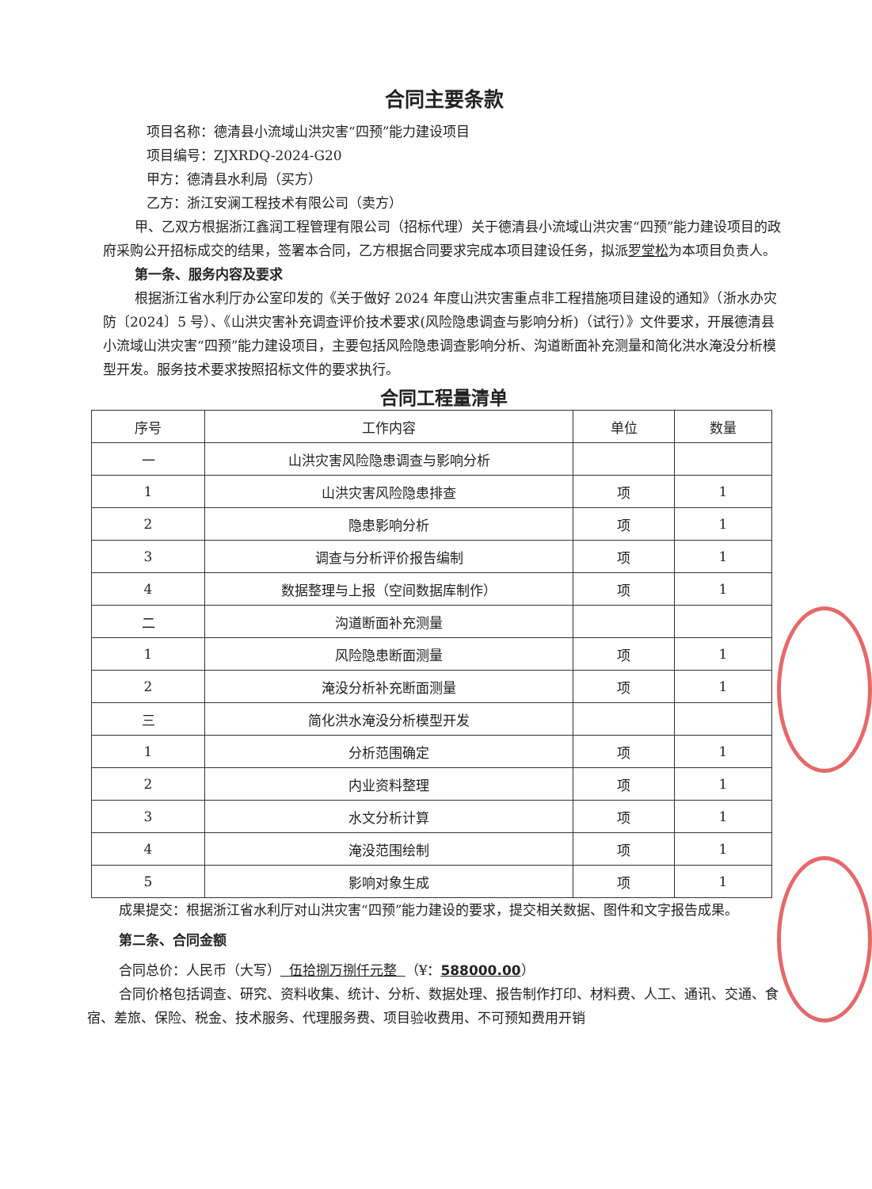合同主要条款
项目名称：德清县小流域山洪灾害“四预”能力建设项目
项目编号：ZJXRDQ-2024-G20
甲方：德清县水利局（买方）
乙方：浙江安澜工程技术有限公司（卖方）
甲、乙双方根据浙江鑫润工程管理有限公司（招标代理）关于德清县小流域山洪灾害“四预”能力建设项目的政府采购公开招标成交的结果，签署本合同，乙方根据合同要求完成本项目建设任务，拟派罗堂松为本项目负责人。
第一条、服务内容及要求
根据浙江省水利厅办公室印发的《关于做好 2024 年度山洪灾害重点非工程措施项目建设的通知》（浙水办灾防〔2024〕5 号）、《山洪灾害补充调查评价技术要求(风险隐患调查与影响分析)（试行）》文件要求，开展德清县小流域山洪灾害“四预”能力建设项目，主要包括风险隐患调查影响分析、沟道断面补充测量和简化洪水淹没分析模型开发。服务技术要求按照招标文件的要求执行。
合同工程量清单
| 序号 | 工作内容 | 单位 | 数量 |
| --- | --- | --- | --- |
| 一 | 山洪灾害风险隐患调查与影响分析 | | |
| 1 | 山洪灾害风险隐患排查 | 项 | 1 |
| 2 | 隐患影响分析 | 项 | 1 |
| 3 | 调查与分析评价报告编制 | 项 | 1 |
| 4 | 数据整理与上报（空间数据库制作） | 项 | 1 |
| 二 | 沟道断面补充测量 | | |
| 1 | 风险隐患断面测量 | 项 | 1 |
| 2 | 淹没分析补充断面测量 | 项 | 1 |
| 三 | 简化洪水淹没分析模型开发 | | |
| 1 | 分析范围确定 | 项 | 1 |
| 2 | 内业资料整理 | 项 | 1 |
| 3 | 水文分析计算 | 项 | 1 |
| 4 | 淹没范围绘制 | 项 | 1 |
| 5 | 影响对象生成 | 项 | 1 |
成果提交：根据浙江省水利厅对山洪灾害“四预”能力建设的要求，提交相关数据、图件和文字报告成果。
第二条、合同金额
合同总价：人民币（大写） 伍拾捌万捌仟元整 （¥：588000.00）
合同价格包括调查、研究、资料收集、统计、分析、数据处理、报告制作打印、材料费、人工、通讯、交通、食宿、差旅、保险、税金、技术服务、代理服务费、项目验收费用、不可预知费用开销